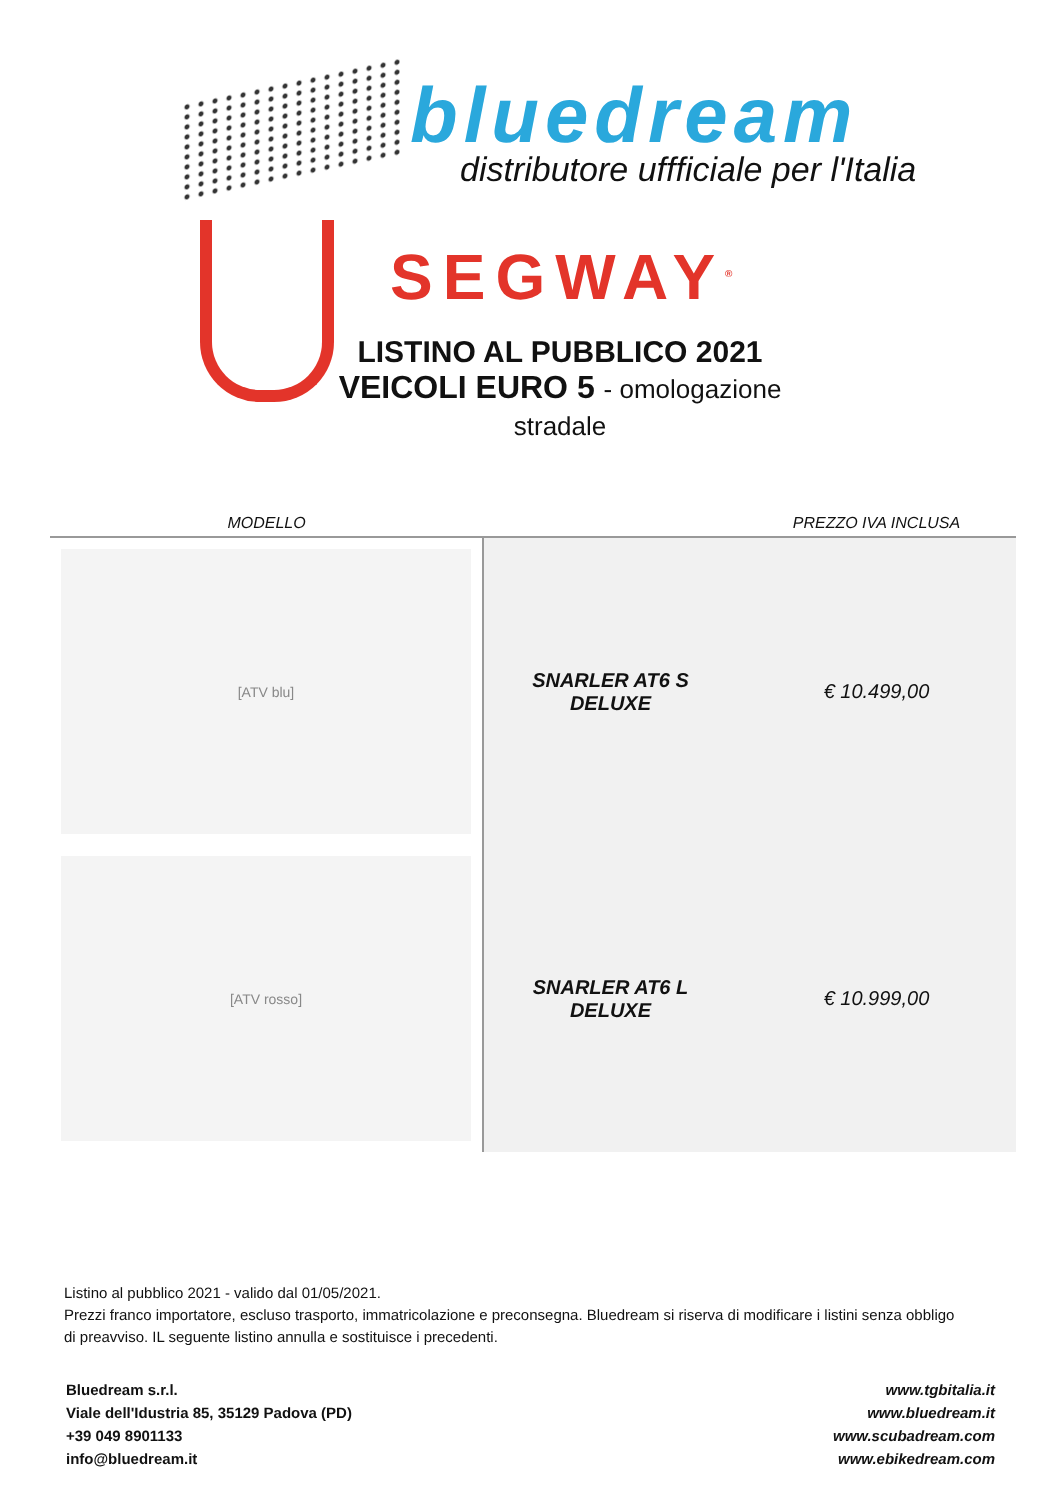bluedream
distributore uffficiale per l'Italia
SEGWAY<sup>®</sup>
LISTINO AL PUBBLICO 2021
VEICOLI EURO 5 - omologazione stradale
| MODELLO | | PREZZO IVA INCLUSA |
| --- | --- | --- |
| [ATV blu] | SNARLER AT6 S DELUXE | € 10.499,00 |
| [ATV rosso] | SNARLER AT6 L DELUXE | € 10.999,00 |
Listino al pubblico 2021 - valido dal 01/05/2021.
Prezzi franco importatore, escluso trasporto, immatricolazione e preconsegna. Bluedream si riserva di modificare i listini senza obbligo di preavviso. IL seguente listino annulla e sostituisce i precedenti.
Bluedream s.r.l.
Viale dell'Idustria 85, 35129 Padova (PD)
+39 049 8901133
info@bluedream.it
www.tgbitalia.it
www.bluedream.it
www.scubadream.com
www.ebikedream.com